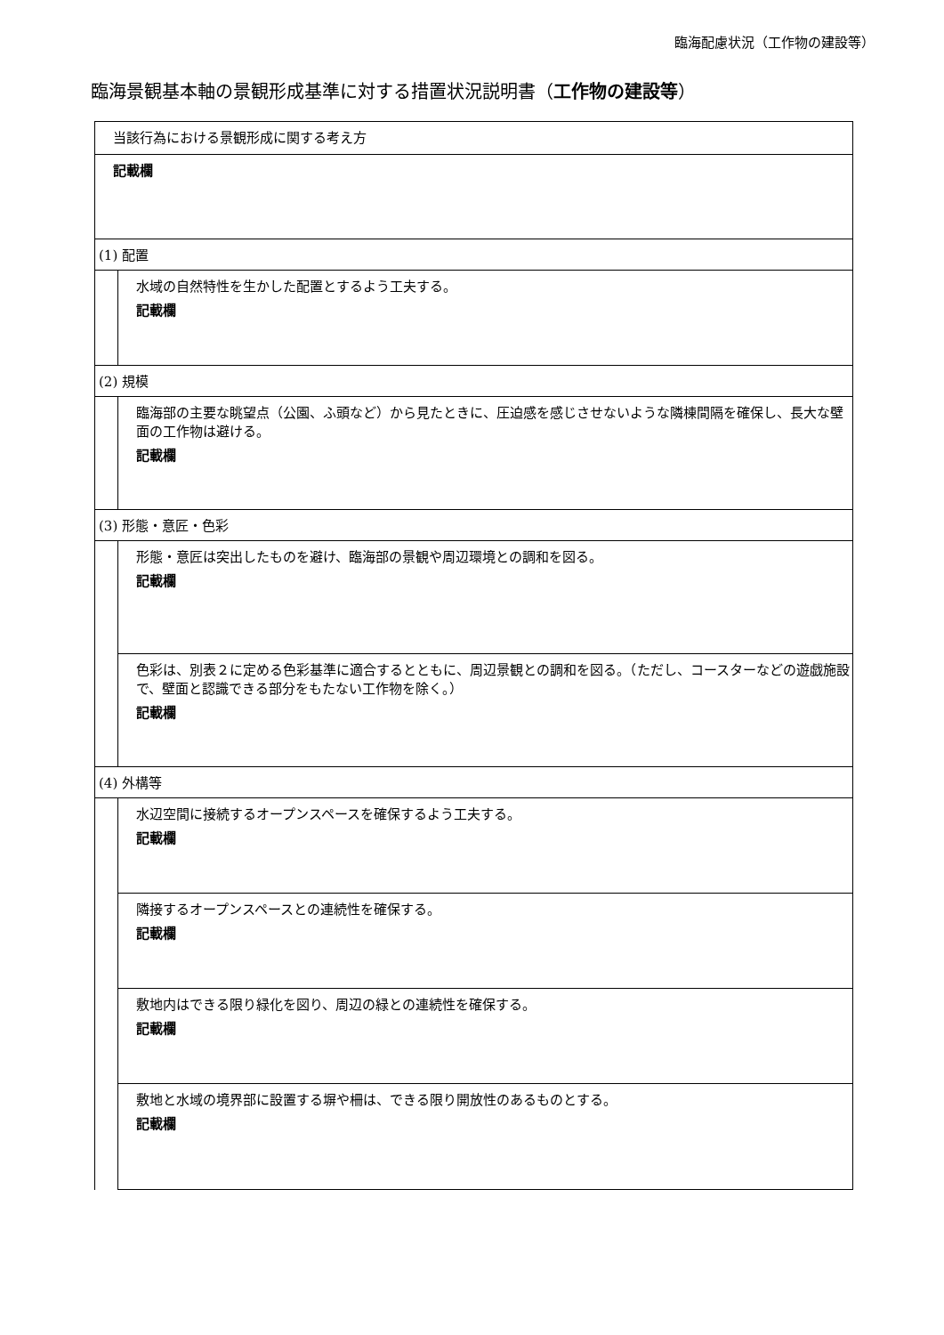臨海配慮状況（工作物の建設等）
臨海景観基本軸の景観形成基準に対する措置状況説明書（工作物の建設等）
| 当該行為における景観形成に関する考え方 | |
| 記載欄 | |
| (1) 配置 | |
| | 水域の自然特性を生かした配置とするよう工夫する。 記載欄 |
| (2) 規模 | |
| | 臨海部の主要な眺望点（公園、ふ頭など）から見たときに、圧迫感を感じさせないような隣棟間隔を確保し、長大な壁面の工作物は避ける。 記載欄 |
| (3) 形態・意匠・色彩 | |
| | 形態・意匠は突出したものを避け、臨海部の景観や周辺環境との調和を図る。 記載欄 |
| | 色彩は、別表２に定める色彩基準に適合するとともに、周辺景観との調和を図る。（ただし、コースターなどの遊戯施設で、壁面と認識できる部分をもたない工作物を除く。） 記載欄 |
| (4) 外構等 | |
| | 水辺空間に接続するオープンスペースを確保するよう工夫する。 記載欄 |
| | 隣接するオープンスペースとの連続性を確保する。 記載欄 |
| | 敷地内はできる限り緑化を図り、周辺の緑との連続性を確保する。 記載欄 |
| | 敷地と水域の境界部に設置する塀や柵は、できる限り開放性のあるものとする。 記載欄 |